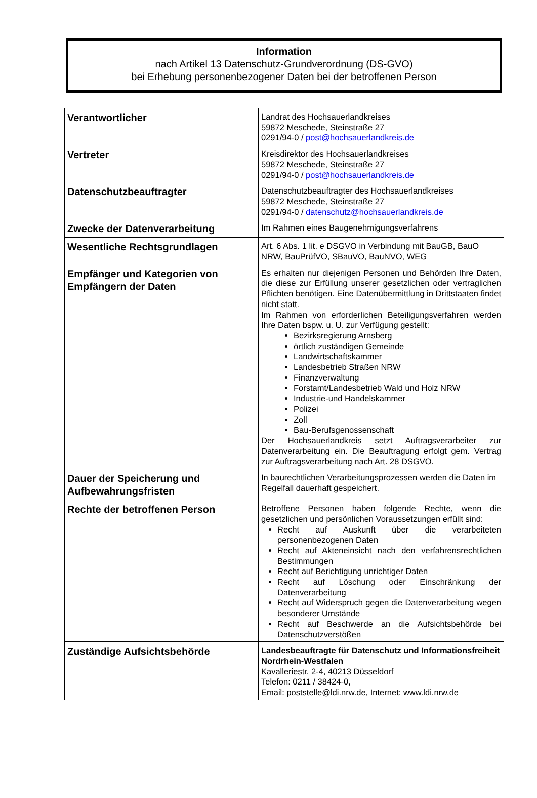Information
nach Artikel 13 Datenschutz-Grundverordnung (DS-GVO)
bei Erhebung personenbezogener Daten bei der betroffenen Person
| Verantwortlicher | Landrat des Hochsauerlandkreises 59872 Meschede, Steinstraße 27 0291/94-0 / post@hochsauerlandkreis.de |
| Vertreter | Kreisdirektor des Hochsauerlandkreises 59872 Meschede, Steinstraße 27 0291/94-0 / post@hochsauerlandkreis.de |
| Datenschutzbeauftragter | Datenschutzbeauftragter des Hochsauerlandkreises 59872 Meschede, Steinstraße 27 0291/94-0 / datenschutz@hochsauerlandkreis.de |
| Zwecke der Datenverarbeitung | Im Rahmen eines Baugenehmigungsverfahrens |
| Wesentliche Rechtsgrundlagen | Art. 6 Abs. 1 lit. e DSGVO in Verbindung mit BauGB, BauO NRW, BauPrüfVO, SBauVO, BauNVO, WEG |
| Empfänger und Kategorien von Empfängern der Daten | Es erhalten nur diejenigen Personen und Behörden Ihre Daten, die diese zur Erfüllung unserer gesetzlichen oder vertraglichen Pflichten benötigen. Eine Datenübermittlung in Drittstaaten findet nicht statt. Im Rahmen von erforderlichen Beteiligungsverfahren werden Ihre Daten bspw. u. U. zur Verfügung gestellt: Bezirksregierung Arnsberg örtlich zuständigen Gemeinde Landwirtschaftskammer Landesbetrieb Straßen NRW Finanzverwaltung Forstamt/Landesbetrieb Wald und Holz NRW Industrie-und Handelskammer Polizei Zoll Bau-Berufsgenossenschaft Der Hochsauerlandkreis setzt Auftragsverarbeiter zur Datenverarbeitung ein. Die Beauftragung erfolgt gem. Vertrag zur Auftragsverarbeitung nach Art. 28 DSGVO. |
| Dauer der Speicherung und Aufbewahrungsfristen | In baurechtlichen Verarbeitungsprozessen werden die Daten im Regelfall dauerhaft gespeichert. |
| Rechte der betroffenen Person | Betroffene Personen haben folgende Rechte, wenn die gesetzlichen und persönlichen Voraussetzungen erfüllt sind: Recht auf Auskunft über die verarbeiteten personenbezogenen Daten Recht auf Akteneinsicht nach den verfahrensrechtlichen Bestimmungen Recht auf Berichtigung unrichtiger Daten Recht auf Löschung oder Einschränkung der Datenverarbeitung Recht auf Widerspruch gegen die Datenverarbeitung wegen besonderer Umstände Recht auf Beschwerde an die Aufsichtsbehörde bei Datenschutzverstößen |
| Zuständige Aufsichtsbehörde | Landesbeauftragte für Datenschutz und Informationsfreiheit Nordrhein-Westfalen Kavalleriestr. 2-4, 40213 Düsseldorf Telefon: 0211 / 38424-0, Email: poststelle@ldi.nrw.de, Internet: www.ldi.nrw.de |